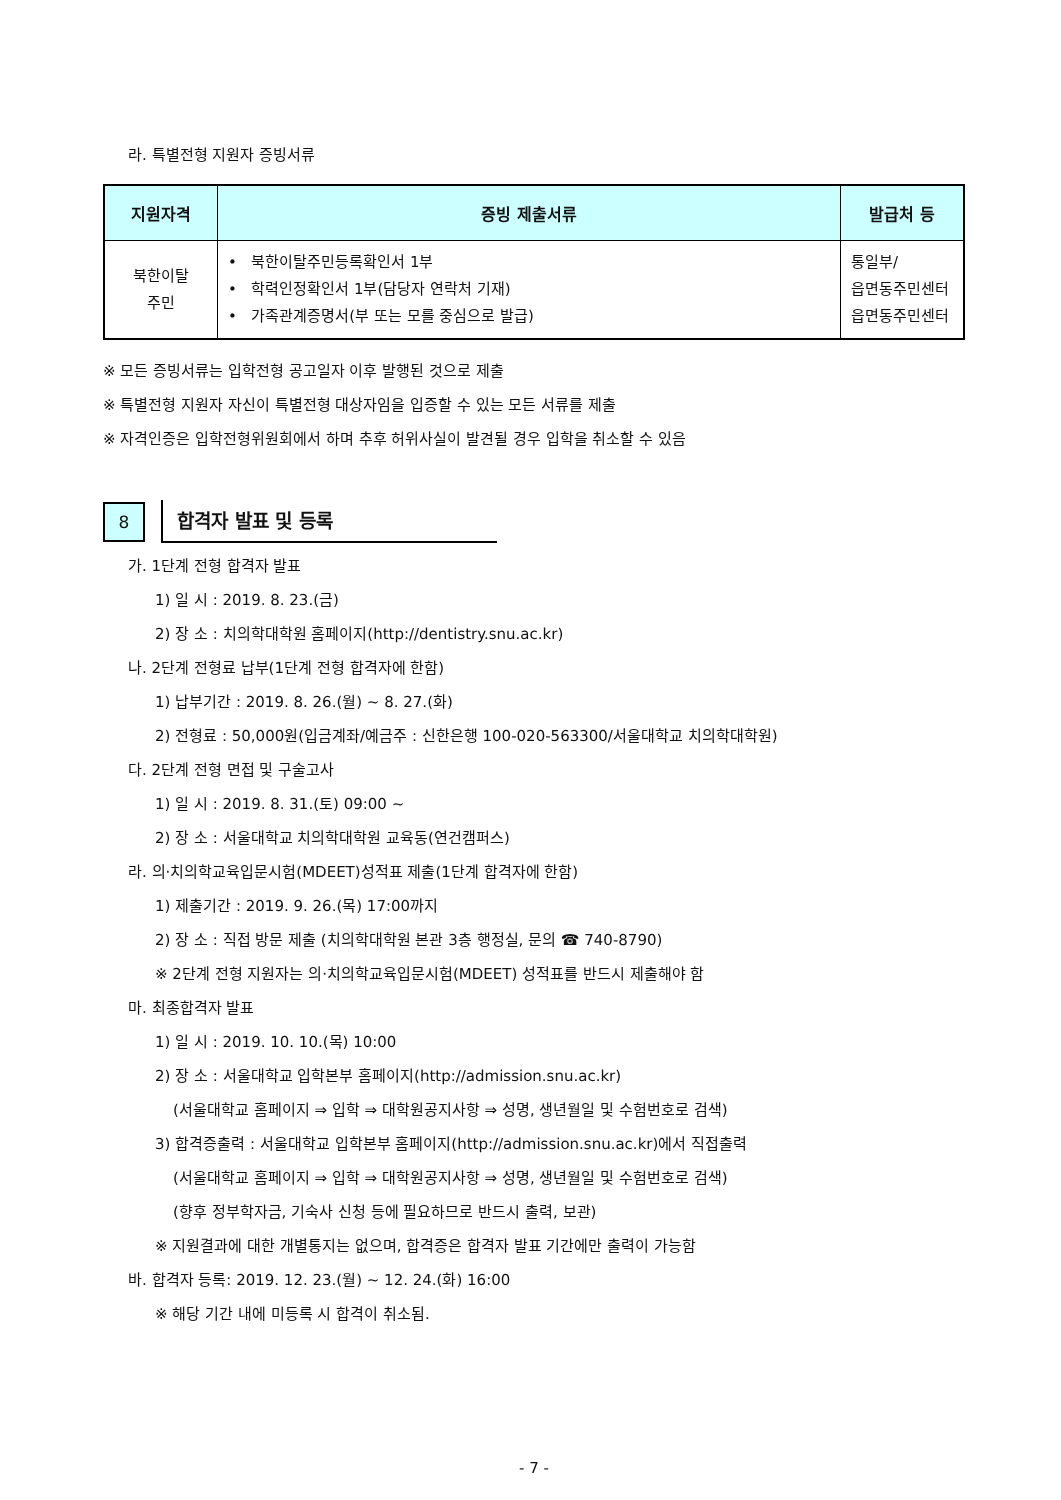라. 특별전형 지원자 증빙서류
| 지원자격 | 증빙 제출서류 | 발급처 등 |
| --- | --- | --- |
| 북한이탈 주민 | • 북한이탈주민등록확인서 1부 • 학력인정확인서 1부(담당자 연락처 기재) • 가족관계증명서(부 또는 모를 중심으로 발급) | 통일부/ 읍면동주민센터 읍면동주민센터 |
※ 모든 증빙서류는 입학전형 공고일자 이후 발행된 것으로 제출
※ 특별전형 지원자 자신이 특별전형 대상자임을 입증할 수 있는 모든 서류를 제출
※ 자격인증은 입학전형위원회에서 하며 추후 허위사실이 발견될 경우 입학을 취소할 수 있음
8
합격자 발표 및 등록
가. 1단계 전형 합격자 발표
1) 일 시 : 2019. 8. 23.(금)
2) 장 소 : 치의학대학원 홈페이지(http://dentistry.snu.ac.kr)
나. 2단계 전형료 납부(1단계 전형 합격자에 한함)
1) 납부기간 : 2019. 8. 26.(월) ~ 8. 27.(화)
2) 전형료 : 50,000원(입금계좌/예금주 : 신한은행 100-020-563300/서울대학교 치의학대학원)
다. 2단계 전형 면접 및 구술고사
1) 일 시 : 2019. 8. 31.(토) 09:00 ~
2) 장 소 : 서울대학교 치의학대학원 교육동(연건캠퍼스)
라. 의·치의학교육입문시험(MDEET)성적표 제출(1단계 합격자에 한함)
1) 제출기간 : 2019. 9. 26.(목) 17:00까지
2) 장 소 : 직접 방문 제출 (치의학대학원 본관 3층 행정실, 문의 ☎ 740-8790)
※ 2단계 전형 지원자는 의·치의학교육입문시험(MDEET) 성적표를 반드시 제출해야 함
마. 최종합격자 발표
1) 일 시 : 2019. 10. 10.(목) 10:00
2) 장 소 : 서울대학교 입학본부 홈페이지(http://admission.snu.ac.kr)
(서울대학교 홈페이지 ⇒ 입학 ⇒ 대학원공지사항 ⇒ 성명, 생년월일 및 수험번호로 검색)
3) 합격증출력 : 서울대학교 입학본부 홈페이지(http://admission.snu.ac.kr)에서 직접출력
(서울대학교 홈페이지 ⇒ 입학 ⇒ 대학원공지사항 ⇒ 성명, 생년월일 및 수험번호로 검색)
(향후 정부학자금, 기숙사 신청 등에 필요하므로 반드시 출력, 보관)
※ 지원결과에 대한 개별통지는 없으며, 합격증은 합격자 발표 기간에만 출력이 가능함
바. 합격자 등록: 2019. 12. 23.(월) ~ 12. 24.(화) 16:00
※ 해당 기간 내에 미등록 시 합격이 취소됨.
- 7 -